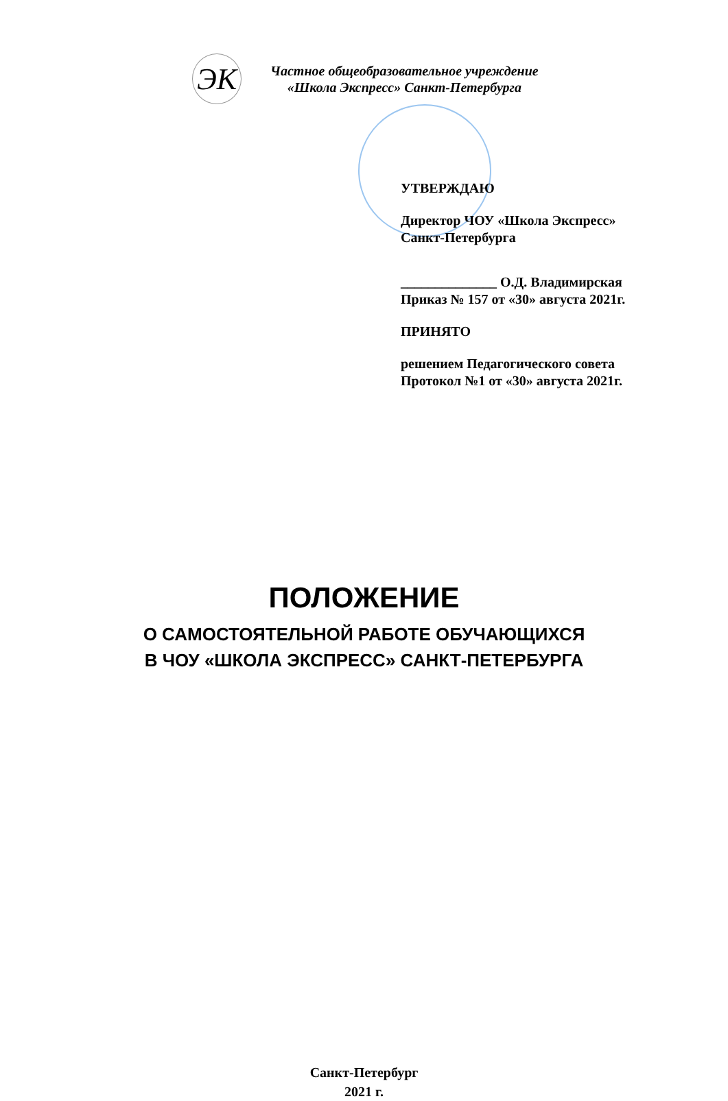ЭК
Частное общеобразовательное учреждение
«Школа Экспресс» Санкт-Петербурга
УТВЕРЖДАЮ
Директор ЧОУ «Школа Экспресс»
Санкт-Петербурга
______________ О.Д. Владимирская
Приказ № 157 от «30» августа 2021г.
ПРИНЯТО
решением Педагогического совета
Протокол №1 от «30» августа 2021г.
ПОЛОЖЕНИЕ
О САМОСТОЯТЕЛЬНОЙ РАБОТЕ ОБУЧАЮЩИХСЯ
В ЧОУ «ШКОЛА ЭКСПРЕСС» САНКТ-ПЕТЕРБУРГА
Санкт-Петербург
2021 г.